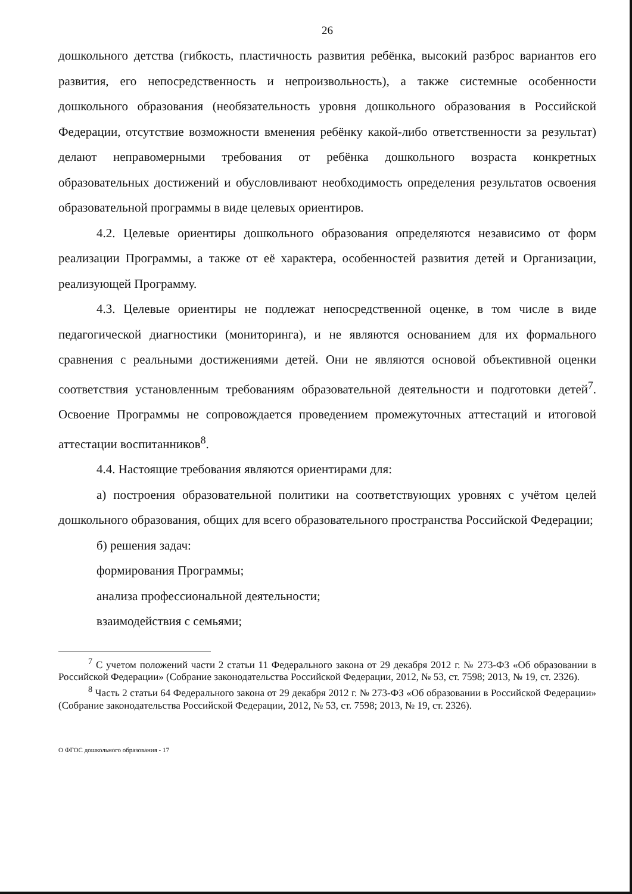26
дошкольного детства (гибкость, пластичность развития ребёнка, высокий разброс вариантов его развития, его непосредственность и непроизвольность), а также системные особенности дошкольного образования (необязательность уровня дошкольного образования в Российской Федерации, отсутствие возможности вменения ребёнку какой-либо ответственности за результат) делают неправомерными требования от ребёнка дошкольного возраста конкретных образовательных достижений и обусловливают необходимость определения результатов освоения образовательной программы в виде целевых ориентиров.
4.2. Целевые ориентиры дошкольного образования определяются независимо от форм реализации Программы, а также от её характера, особенностей развития детей и Организации, реализующей Программу.
4.3. Целевые ориентиры не подлежат непосредственной оценке, в том числе в виде педагогической диагностики (мониторинга), и не являются основанием для их формального сравнения с реальными достижениями детей. Они не являются основой объективной оценки соответствия установленным требованиям образовательной деятельности и подготовки детей<sup>7</sup>. Освоение Программы не сопровождается проведением промежуточных аттестаций и итоговой аттестации воспитанников<sup>8</sup>.
4.4. Настоящие требования являются ориентирами для:
а) построения образовательной политики на соответствующих уровнях с учётом целей дошкольного образования, общих для всего образовательного пространства Российской Федерации;
б) решения задач:
формирования Программы;
анализа профессиональной деятельности;
взаимодействия с семьями;
<sup>7</sup> С учетом положений части 2 статьи 11 Федерального закона от 29 декабря 2012 г. № 273-ФЗ «Об образовании в Российской Федерации» (Собрание законодательства Российской Федерации, 2012, № 53, ст. 7598; 2013, № 19, ст. 2326).
<sup>8</sup> Часть 2 статьи 64 Федерального закона от 29 декабря 2012 г. № 273-ФЗ «Об образовании в Российской Федерации» (Собрание законодательства Российской Федерации, 2012, № 53, ст. 7598; 2013, № 19, ст. 2326).
О ФГОС дошкольного образования - 17